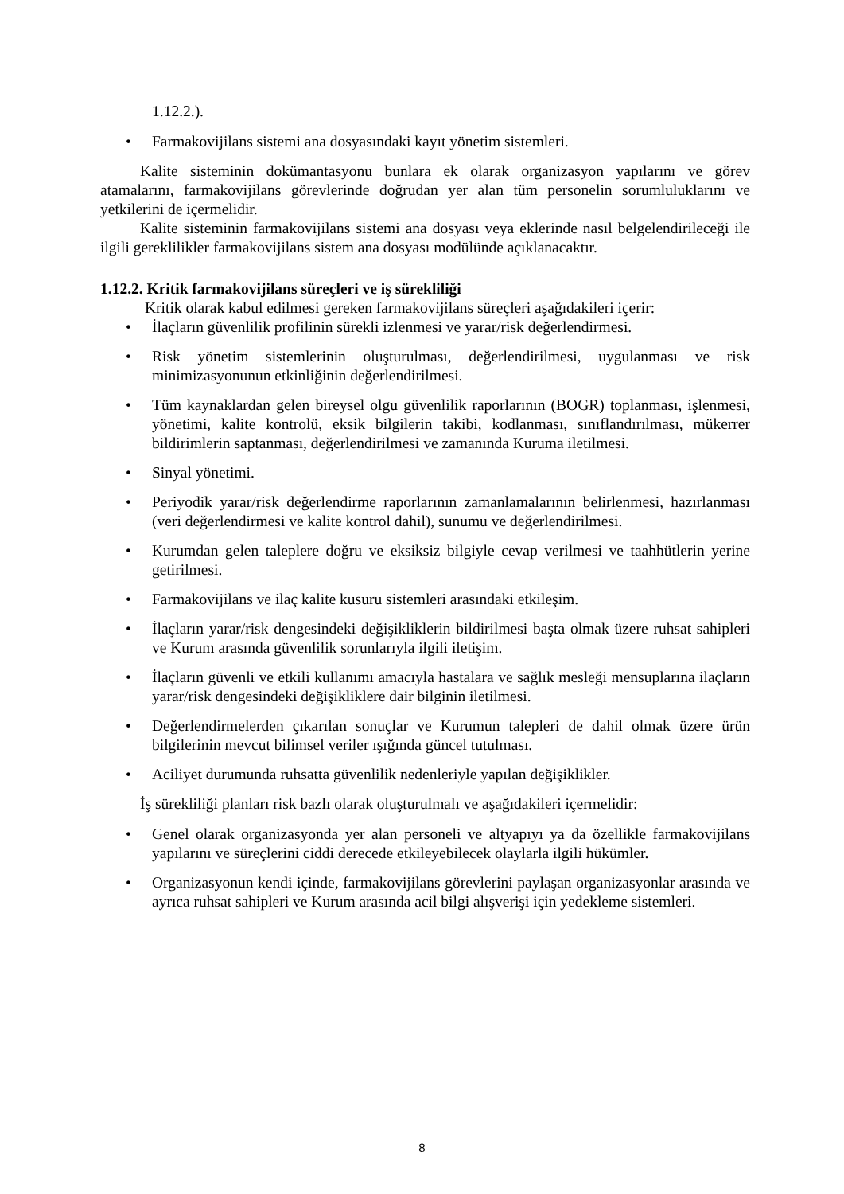1.12.2.).
• Farmakovijilans sistemi ana dosyasındaki kayıt yönetim sistemleri.
Kalite sisteminin dokümantasyonu bunlara ek olarak organizasyon yapılarını ve görev atamalarını, farmakovijilans görevlerinde doğrudan yer alan tüm personelin sorumluluklarını ve yetkilerini de içermelidir.
Kalite sisteminin farmakovijilans sistemi ana dosyası veya eklerinde nasıl belgelendirileceği ile ilgili gereklilikler farmakovijilans sistem ana dosyası modülünde açıklanacaktır.
1.12.2. Kritik farmakovijilans süreçleri ve iş sürekliliği
Kritik olarak kabul edilmesi gereken farmakovijilans süreçleri aşağıdakileri içerir:
• İlaçların güvenlilik profilinin sürekli izlenmesi ve yarar/risk değerlendirmesi.
• Risk yönetim sistemlerinin oluşturulması, değerlendirilmesi, uygulanması ve risk minimizasyonunun etkinliğinin değerlendirilmesi.
• Tüm kaynaklardan gelen bireysel olgu güvenlilik raporlarının (BOGR) toplanması, işlenmesi, yönetimi, kalite kontrolü, eksik bilgilerin takibi, kodlanması, sınıflandırılması, mükerrer bildirimlerin saptanması, değerlendirilmesi ve zamanında Kuruma iletilmesi.
• Sinyal yönetimi.
• Periyodik yarar/risk değerlendirme raporlarının zamanlamalarının belirlenmesi, hazırlanması (veri değerlendirmesi ve kalite kontrol dahil), sunumu ve değerlendirilmesi.
• Kurumdan gelen taleplere doğru ve eksiksiz bilgiyle cevap verilmesi ve taahhütlerin yerine getirilmesi.
• Farmakovijilans ve ilaç kalite kusuru sistemleri arasındaki etkileşim.
• İlaçların yarar/risk dengesindeki değişikliklerin bildirilmesi başta olmak üzere ruhsat sahipleri ve Kurum arasında güvenlilik sorunlarıyla ilgili iletişim.
• İlaçların güvenli ve etkili kullanımı amacıyla hastalara ve sağlık mesleği mensuplarına ilaçların yarar/risk dengesindeki değişikliklere dair bilginin iletilmesi.
• Değerlendirmelerden çıkarılan sonuçlar ve Kurumun talepleri de dahil olmak üzere ürün bilgilerinin mevcut bilimsel veriler ışığında güncel tutulması.
• Aciliyet durumunda ruhsatta güvenlilik nedenleriyle yapılan değişiklikler.
İş sürekliliği planları risk bazlı olarak oluşturulmalı ve aşağıdakileri içermelidir:
• Genel olarak organizasyonda yer alan personeli ve altyapıyı ya da özellikle farmakovijilans yapılarını ve süreçlerini ciddi derecede etkileyebilecek olaylarla ilgili hükümler.
• Organizasyonun kendi içinde, farmakovijilans görevlerini paylaşan organizasyonlar arasında ve ayrıca ruhsat sahipleri ve Kurum arasında acil bilgi alışverişi için yedekleme sistemleri.
8